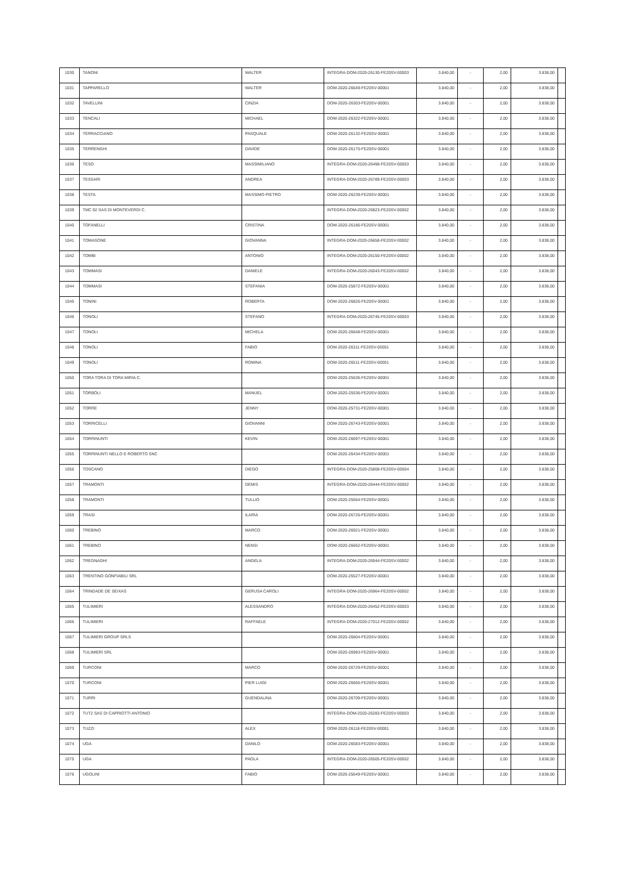| 1030 | TANONI | WALTER | INTEGRA-DOM-2020-26130-FE20SV-00003 | 3.840,00 | - | 2,00 | 3.838,00 | |
| 1031 | TAPPARELLO | WALTER | DOM-2020-26649-FE20SV-00001 | 3.840,00 | - | 2,00 | 3.838,00 | |
| 1032 | TAVELLINI | CINZIA | DOM-2020-26303-FE20SV-00001 | 3.840,00 | - | 2,00 | 3.838,00 | |
| 1033 | TENCALI | MICHAEL | DOM-2020-26322-FE20SV-00001 | 3.840,00 | - | 2,00 | 3.838,00 | |
| 1034 | TERRACCIANO | PASQUALE | DOM-2020-26132-FE20SV-00001 | 3.840,00 | - | 2,00 | 3.838,00 | |
| 1035 | TERRENGHI | DAVIDE | DOM-2020-26175-FE20SV-00001 | 3.840,00 | - | 2,00 | 3.838,00 | |
| 1036 | TESO | MASSIMILIANO | INTEGRA-DOM-2020-26498-FE20SV-00003 | 3.840,00 | - | 2,00 | 3.838,00 | |
| 1037 | TESSARI | ANDREA | INTEGRA-DOM-2020-26789-FE20SV-00003 | 3.840,00 | - | 2,00 | 3.838,00 | |
| 1038 | TESTA | MASSIMO PIETRO | DOM-2020-26239-FE20SV-00001 | 3.840,00 | - | 2,00 | 3.838,00 | |
| 1039 | TMC 92 SAS DI MONTEVERDI C. | | INTEGRA-DOM-2020-26823-FE20SV-00002 | 3.840,00 | - | 2,00 | 3.838,00 | |
| 1040 | TOFANELLI | CRISTINA | DOM-2020-26186-FE20SV-00001 | 3.840,00 | - | 2,00 | 3.838,00 | |
| 1041 | TOMASONE | GIOVANNA | INTEGRA-DOM-2020-26658-FE20SV-00002 | 3.840,00 | - | 2,00 | 3.838,00 | |
| 1042 | TOMBI | ANTONIO | INTEGRA-DOM-2020-26150-FE20SV-00002 | 3.840,00 | - | 2,00 | 3.838,00 | |
| 1043 | TOMMASI | DANIELE | INTEGRA-DOM-2020-26043-FE20SV-00002 | 3.840,00 | - | 2,00 | 3.838,00 | |
| 1044 | TOMMASI | STEFANIA | DOM-2020-25872-FE20SV-00001 | 3.840,00 | - | 2,00 | 3.838,00 | |
| 1045 | TONINI | ROBERTA | DOM-2020-26826-FE20SV-00001 | 3.840,00 | - | 2,00 | 3.838,00 | |
| 1046 | TONOLI | STEFANO | INTEGRA-DOM-2020-26745-FE20SV-00003 | 3.840,00 | - | 2,00 | 3.838,00 | |
| 1047 | TONOLI | MICHELA | DOM-2020-26648-FE20SV-00001 | 3.840,00 | - | 2,00 | 3.838,00 | |
| 1048 | TONOLI | FABIO | DOM-2020-26311-FE20SV-00001 | 3.840,00 | - | 2,00 | 3.838,00 | |
| 1049 | TONOLI | ROMINA | DOM-2020-26511-FE20SV-00001 | 3.840,00 | - | 2,00 | 3.838,00 | |
| 1050 | TORA TORA DI TORA MIRIA C. | | DOM-2020-25636-FE20SV-00001 | 3.840,00 | - | 2,00 | 3.838,00 | |
| 1051 | TORBOLI | MANUEL | DOM-2020-25536-FE20SV-00001 | 3.840,00 | - | 2,00 | 3.838,00 | |
| 1052 | TORRE | JENNY | DOM-2020-25731-FE20SV-00001 | 3.840,00 | - | 2,00 | 3.838,00 | |
| 1053 | TORRICELLI | GIOVANNI | DOM-2020-26743-FE20SV-00001 | 3.840,00 | - | 2,00 | 3.838,00 | |
| 1054 | TORRINUNTI | KEVIN | DOM-2020-26697-FE20SV-00001 | 3.840,00 | - | 2,00 | 3.838,00 | |
| 1055 | TORRINUNTI NELLO E ROBERTO SNC | | DOM-2020-26434-FE20SV-00001 | 3.840,00 | - | 2,00 | 3.838,00 | |
| 1056 | TOSCANO | DIEGO | INTEGRA-DOM-2020-25808-FE20SV-00004 | 3.840,00 | - | 2,00 | 3.838,00 | |
| 1057 | TRAMONTI | DEMIS | INTEGRA-DOM-2020-26444-FE20SV-00002 | 3.840,00 | - | 2,00 | 3.838,00 | |
| 1058 | TRAMONTI | TULLIO | DOM-2020-25564-FE20SV-00001 | 3.840,00 | - | 2,00 | 3.838,00 | |
| 1059 | TRASI | ILARIA | DOM-2020-26726-FE20SV-00001 | 3.840,00 | - | 2,00 | 3.838,00 | |
| 1060 | TREBINO | MARCO | DOM-2020-26921-FE20SV-00001 | 3.840,00 | - | 2,00 | 3.838,00 | |
| 1061 | TREBINO | NENSI | DOM-2020-26662-FE20SV-00001 | 3.840,00 | - | 2,00 | 3.838,00 | |
| 1062 | TREGNAGHI | ANGELA | INTEGRA-DOM-2020-26944-FE20SV-00002 | 3.840,00 | - | 2,00 | 3.838,00 | |
| 1063 | TRENTINO GONFIABILI SRL | | DOM-2020-25527-FE20SV-00001 | 3.840,00 | - | 2,00 | 3.838,00 | |
| 1064 | TRINDADE DE SEIXAS | GERUSA CAROLI | INTEGRA-DOM-2020-26964-FE20SV-00002 | 3.840,00 | - | 2,00 | 3.838,00 | |
| 1065 | TULIMIERI | ALESSANDRO | INTEGRA-DOM-2020-26452-FE20SV-00003 | 3.840,00 | - | 2,00 | 3.838,00 | |
| 1066 | TULIMIERI | RAFFAELE | INTEGRA-DOM-2020-27012-FE20SV-00002 | 3.840,00 | - | 2,00 | 3.838,00 | |
| 1067 | TULIMIERI GROUP SRLS | | DOM-2020-26804-FE20SV-00001 | 3.840,00 | - | 2,00 | 3.838,00 | |
| 1068 | TULIMIERI SRL | | DOM-2020-26983-FE20SV-00001 | 3.840,00 | - | 2,00 | 3.838,00 | |
| 1069 | TURCONI | MARCO | DOM-2020-26729-FE20SV-00001 | 3.840,00 | - | 2,00 | 3.838,00 | |
| 1070 | TURCONI | PIER LUIGI | DOM-2020-26665-FE20SV-00001 | 3.840,00 | - | 2,00 | 3.838,00 | |
| 1071 | TURRI | GUENDALINA | DOM-2020-26709-FE20SV-00001 | 3.840,00 | - | 2,00 | 3.838,00 | |
| 1072 | TUT2 SAS DI CAPRIOTTI ANTONIO | | INTEGRA-DOM-2020-26283-FE20SV-00003 | 3.840,00 | - | 2,00 | 3.838,00 | |
| 1073 | TUZZI | ALEX | DOM-2020-26118-FE20SV-00001 | 3.840,00 | - | 2,00 | 3.838,00 | |
| 1074 | UGA | DANILO | DOM-2020-26583-FE20SV-00001 | 3.840,00 | - | 2,00 | 3.838,00 | |
| 1075 | UGA | PAOLA | INTEGRA-DOM-2020-26505-FE20SV-00002 | 3.840,00 | - | 2,00 | 3.838,00 | |
| 1076 | UGOLINI | FABIO | DOM-2020-25649-FE20SV-00001 | 3.840,00 | - | 2,00 | 3.838,00 | |